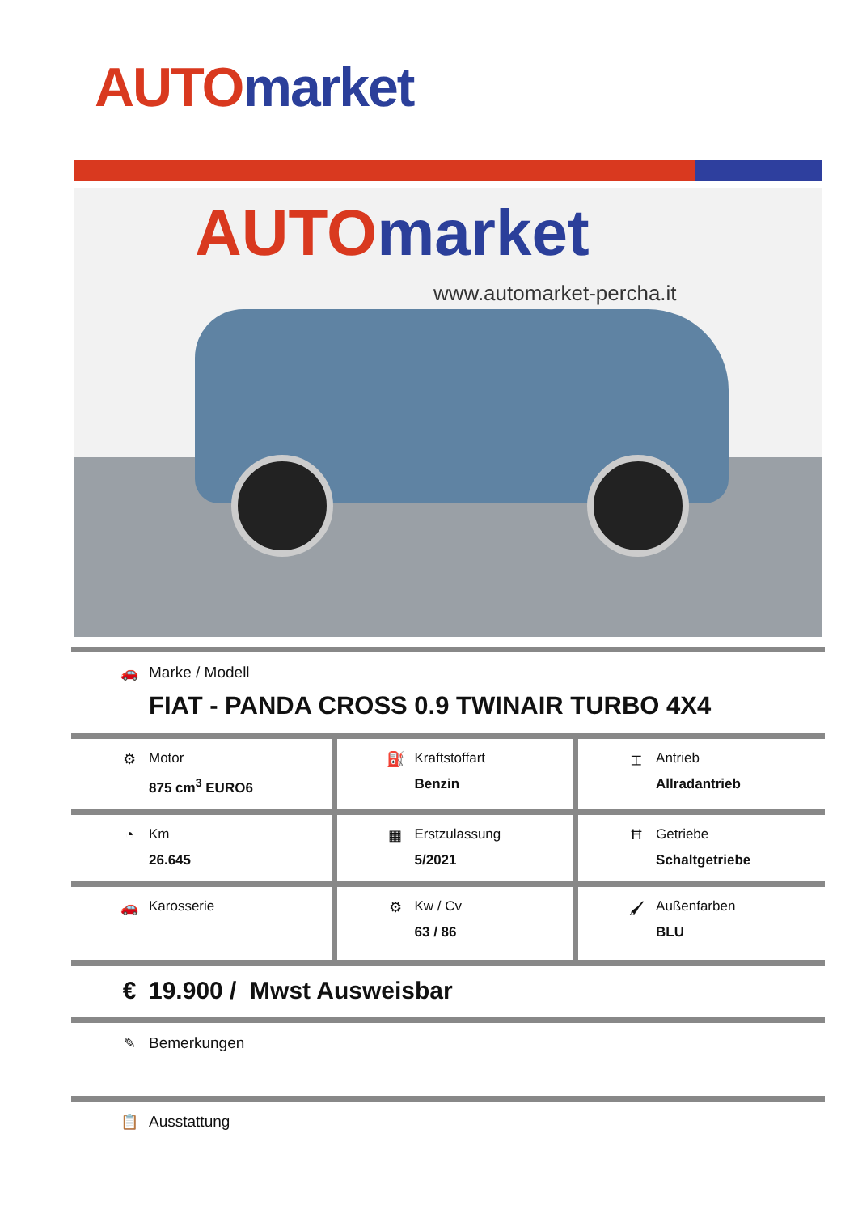AUTO market
AUTO market
www.automarket-percha.it
| 🚗 Marke / Modell FIAT - PANDA CROSS 0.9 TWINAIR TURBO 4X4 | | |
| ⚙ Motor 875 cm<sup>3</sup> EURO6 | ⛽ Kraftstoffart Benzin | ⌶ Antrieb Allradantrieb |
| ◔ Km 26.645 | ▦ Erstzulassung 5/2021 | Ħ Getriebe Schaltgetriebe |
| 🚗 Karosserie | ⚙ Kw / Cv 63 / 86 | 🖌 Außenfarben BLU |
| € 19.900 / Mwst Ausweisbar | | |
| ✎ Bemerkungen | | |
| 📋 Ausstattung | | |